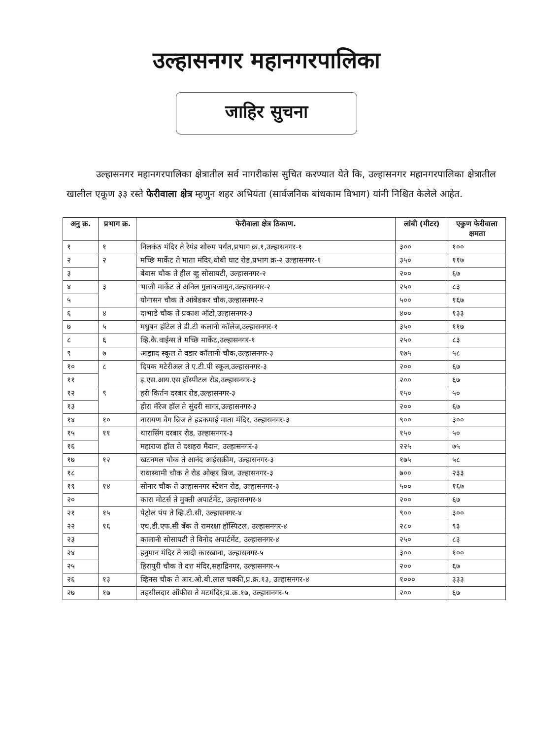उल्हासनगर महानगरपालिका
जाहिर सुचना
उल्हासनगर महानगरपालिका क्षेत्रातील सर्व नागरीकांस सुचित करण्यात येते कि, उल्हासनगर महानगरपालिका क्षेत्रातील खालील एकूण ३३ रस्ते फेरीवाला क्षेत्र म्हणुन शहर अभियंता (सार्वजनिक बांधकाम विभाग) यांनी निश्चित केलेले आहेत.
| अनु क्र. | प्रभाग क्र. | फेरीवाला क्षेत्र ठिकाण. | लांबी (मीटर) | एकुण फेरीवाला क्षमता |
| --- | --- | --- | --- | --- |
| १ | १ | निलकंठ मंदिर ते रेमंड शोरुम पर्यंत,प्रभाग क्र.१,उल्हासनगर-१ | ३०० | १०० |
| २ | २ | मच्छि मार्केट ते माता मंदिर,धोबी घाट रोड,प्रभाग क्र-२ उल्हासनगर-१ | ३५० | ११७ |
| ३ | | बेवास चौक ते हील व्हु सोसायटी, उल्हासनगर-२ | २०० | ६७ |
| ४ | ३ | भाजी मार्केट ते अनिल गुलाबजामुन,उल्हासनगर-२ | २५० | ८३ |
| ५ | | योगासन चौक ते आंबेडकर चौक,उल्हासनगर-२ | ५०० | १६७ |
| ६ | ४ | दाभाडे चौक ते प्रकाश ऑटो,उल्हासनगर-३ | ४०० | १३३ |
| ७ | ५ | मधुबन हॉटेल ते डी.टी कलानी कॉलेज,उल्हासनगर-१ | ३५० | ११७ |
| ८ | ६ | व्हि.के.वाईन्स ते मच्छि मार्केट,उल्हासनगर-१ | २५० | ८३ |
| ९ | ७ | आझाद स्कूल ते वडार कॉलानी चौक,उल्हासनगर-३ | १७५ | ५८ |
| १० | ८ | दिपक मटेरीअल ते ए.टी.पी स्कूल,उल्हासनगर-३ | २०० | ६७ |
| ११ | | इ.एस.आय.एस हॉस्पीटल रोड,उल्हासनगर-३ | २०० | ६७ |
| १२ | ९ | हरी किर्तन दरबार रोड,उल्हासनगर-३ | १५० | ५० |
| १३ | | हीरा मॅरेज हॉल ते सुंदरी सागर,उल्हासनगर-३ | २०० | ६७ |
| १४ | १० | नारायण वेग ब्रिज ते हडकमाई माता मंदिर, उल्हासनगर-३ | ९०० | ३०० |
| १५ | ११ | थारासिंग दरबार रोड, उल्हासनगर-३ | १५० | ५० |
| १६ | | महाराज हॉल ते दशहरा मैदान, उल्हासनगर-३ | २२५ | ७५ |
| १७ | १२ | खटनमल चौक ते आनंद आईसक्रीम, उल्हासनगर-३ | १७५ | ५८ |
| १८ | | राधास्वामी चौक ते रोड ओव्हर ब्रिज, उल्हासनगर-३ | ७०० | २३३ |
| १९ | १४ | सोनार चौक ते उल्हासनगर स्टेशन रोड, उल्हासनगर-३ | ५०० | १६७ |
| २० | | कारा मोटर्स ते मुक्ती अपार्टमेंट, उल्हासनगर-४ | २०० | ६७ |
| २१ | १५ | पेट्रोल पंप ते व्हि.टी.सी, उल्हासनगर-४ | ९०० | ३०० |
| २२ | १६ | एच.डी.एफ.सी बँक ते रामरक्षा हॉस्पिटल, उल्हासनगर-४ | २८० | ९३ |
| २३ | | कालानी सोसायटी ते विनोद अपार्टमेंट, उल्हासनगर-४ | २५० | ८३ |
| २४ | | हनुमान मंदिर ते लादी कारखाना, उल्हासनगर-५ | ३०० | १०० |
| २५ | | हिरापुरी चौक ते दत्त मंदिर,सहाद्रिनगर, उल्हासनगर-५ | २०० | ६७ |
| २६ | १३ | व्हिनस चौक ते आर.ओ.बी.लाल चक्की,प्र.क्र.१३, उल्हासनगर-४ | १००० | ३३३ |
| २७ | १७ | तहसीलदार ऑफीस ते मटमंदिर;प्र.क्र.१७, उल्हासनगर-५ | २०० | ६७ |